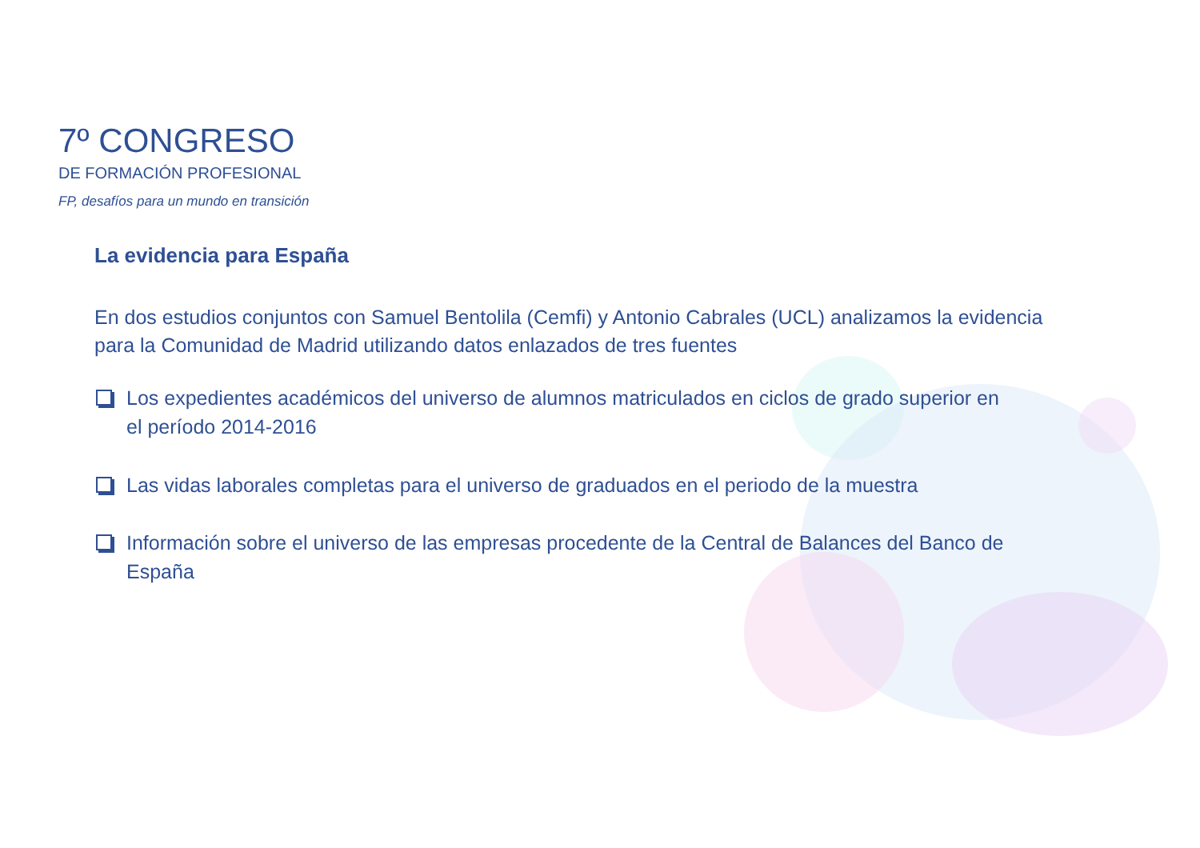7º CONGRESO
DE FORMACIÓN PROFESIONAL
FP, desafíos para un mundo en transición
La evidencia para España
En dos estudios conjuntos con Samuel Bentolila (Cemfi) y Antonio Cabrales (UCL) analizamos la evidencia para la Comunidad de Madrid utilizando datos enlazados de tres fuentes
Los expedientes académicos del universo de alumnos matriculados en ciclos de grado superior en el período 2014-2016
Las vidas laborales completas para el universo de graduados en el periodo de la muestra
Información sobre el universo de las empresas procedente de la Central de Balances del Banco de España